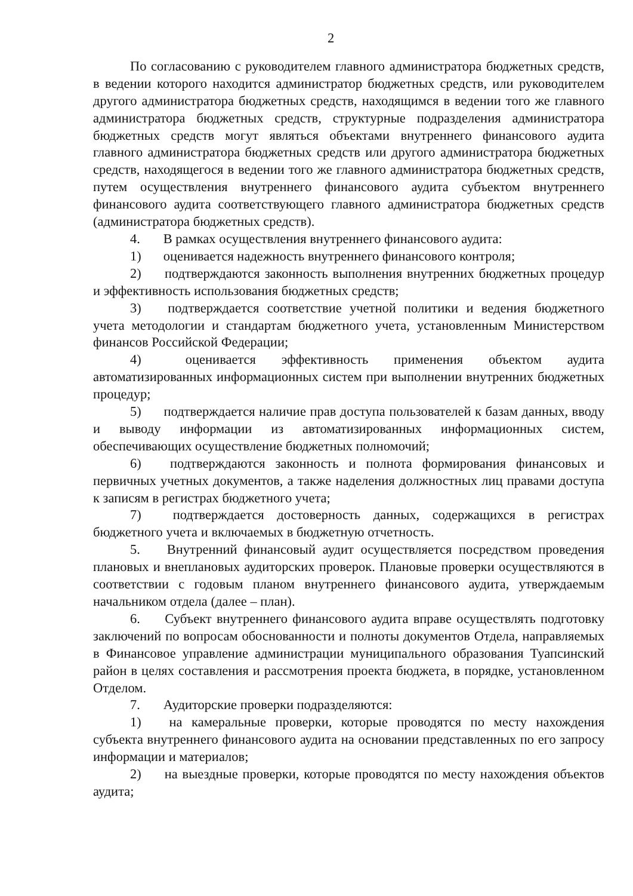2
По согласованию с руководителем главного администратора бюджетных средств, в ведении которого находится администратор бюджетных средств, или руководителем другого администратора бюджетных средств, находящимся в ведении того же главного администратора бюджетных средств, структурные подразделения администратора бюджетных средств могут являться объектами внутреннего финансового аудита главного администратора бюджетных средств или другого администратора бюджетных средств, находящегося в ведении того же главного администратора бюджетных средств, путем осуществления внутреннего финансового аудита субъектом внутреннего финансового аудита соответствующего главного администратора бюджетных средств (администратора бюджетных средств).
4. В рамках осуществления внутреннего финансового аудита:
1) оценивается надежность внутреннего финансового контроля;
2) подтверждаются законность выполнения внутренних бюджетных процедур и эффективность использования бюджетных средств;
3) подтверждается соответствие учетной политики и ведения бюджетного учета методологии и стандартам бюджетного учета, установленным Министерством финансов Российской Федерации;
4) оценивается эффективность применения объектом аудита автоматизированных информационных систем при выполнении внутренних бюджетных процедур;
5) подтверждается наличие прав доступа пользователей к базам данных, вводу и выводу информации из автоматизированных информационных систем, обеспечивающих осуществление бюджетных полномочий;
6) подтверждаются законность и полнота формирования финансовых и первичных учетных документов, а также наделения должностных лиц правами доступа к записям в регистрах бюджетного учета;
7) подтверждается достоверность данных, содержащихся в регистрах бюджетного учета и включаемых в бюджетную отчетность.
5. Внутренний финансовый аудит осуществляется посредством проведения плановых и внеплановых аудиторских проверок. Плановые проверки осуществляются в соответствии с годовым планом внутреннего финансового аудита, утверждаемым начальником отдела (далее – план).
6. Субъект внутреннего финансового аудита вправе осуществлять подготовку заключений по вопросам обоснованности и полноты документов Отдела, направляемых в Финансовое управление администрации муниципального образования Туапсинский район в целях составления и рассмотрения проекта бюджета, в порядке, установленном Отделом.
7. Аудиторские проверки подразделяются:
1) на камеральные проверки, которые проводятся по месту нахождения субъекта внутреннего финансового аудита на основании представленных по его запросу информации и материалов;
2) на выездные проверки, которые проводятся по месту нахождения объектов аудита;